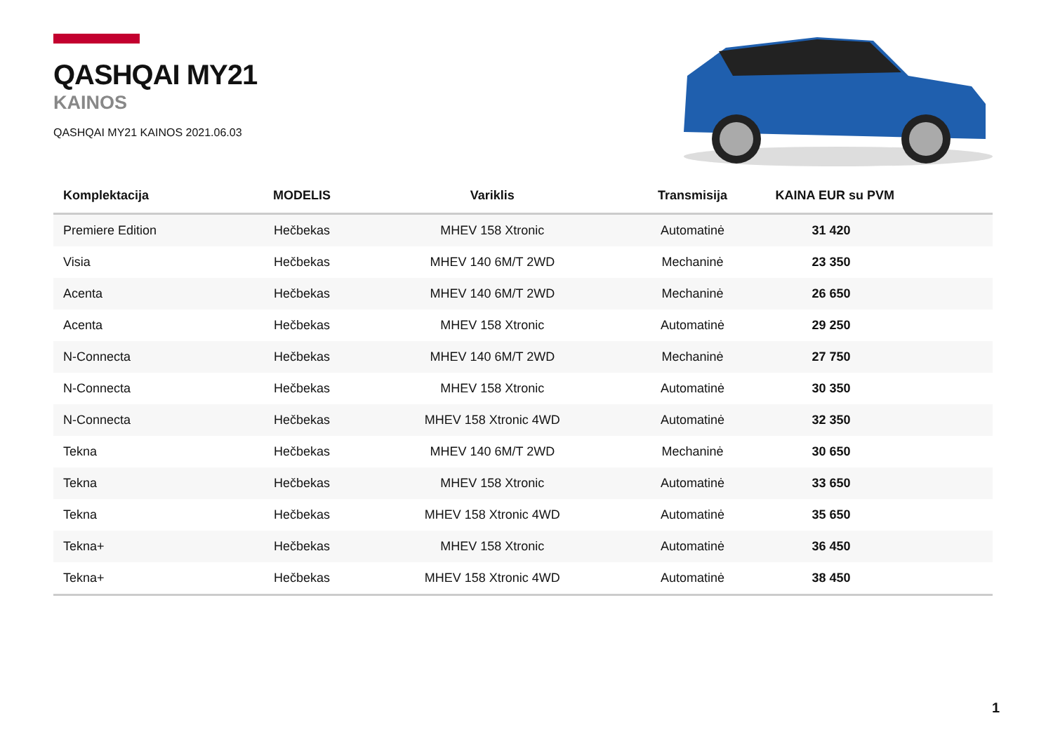QASHQAI MY21
KAINOS
QASHQAI MY21 KAINOS 2021.06.03
| Komplektacija | MODELIS | Variklis | Transmisija | KAINA EUR su PVM |
| --- | --- | --- | --- | --- |
| Premiere Edition | Hečbekas | MHEV 158 Xtronic | Automatinė | 31 420 |
| Visia | Hečbekas | MHEV 140 6M/T 2WD | Mechaninė | 23 350 |
| Acenta | Hečbekas | MHEV 140 6M/T 2WD | Mechaninė | 26 650 |
| Acenta | Hečbekas | MHEV 158 Xtronic | Automatinė | 29 250 |
| N-Connecta | Hečbekas | MHEV 140 6M/T 2WD | Mechaninė | 27 750 |
| N-Connecta | Hečbekas | MHEV 158 Xtronic | Automatinė | 30 350 |
| N-Connecta | Hečbekas | MHEV 158 Xtronic 4WD | Automatinė | 32 350 |
| Tekna | Hečbekas | MHEV 140 6M/T 2WD | Mechaninė | 30 650 |
| Tekna | Hečbekas | MHEV 158 Xtronic | Automatinė | 33 650 |
| Tekna | Hečbekas | MHEV 158 Xtronic 4WD | Automatinė | 35 650 |
| Tekna+ | Hečbekas | MHEV 158 Xtronic | Automatinė | 36 450 |
| Tekna+ | Hečbekas | MHEV 158 Xtronic 4WD | Automatinė | 38 450 |
1